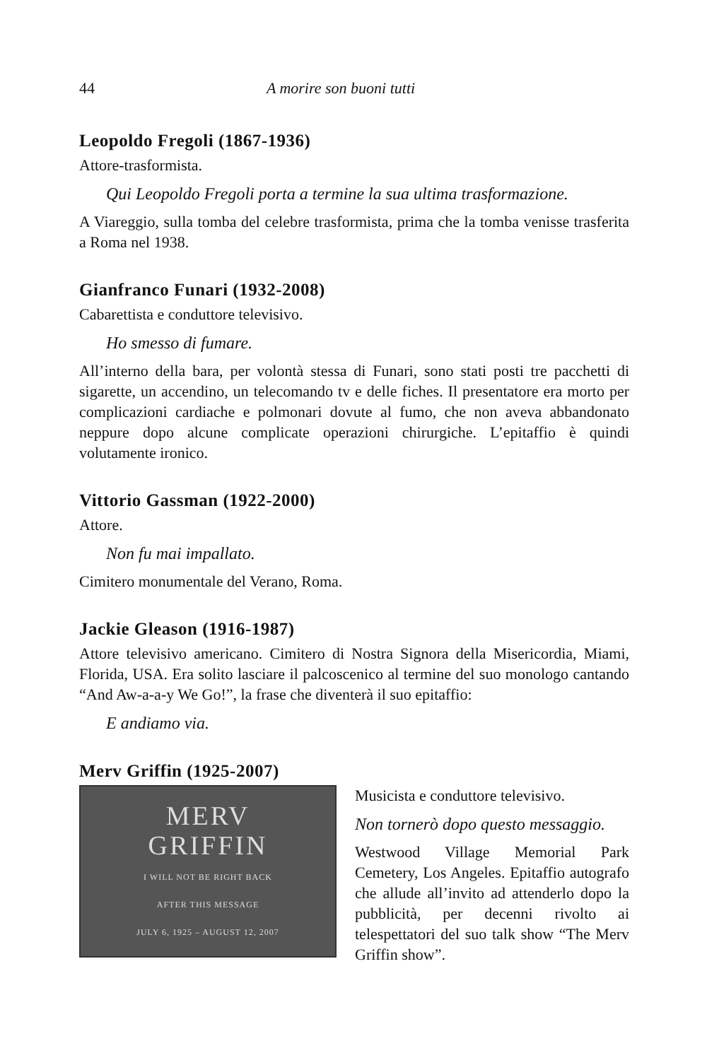44 A morire son buoni tutti
Leopoldo Fregoli (1867-1936)
Attore-trasformista.
Qui Leopoldo Fregoli porta a termine la sua ultima trasformazione.
A Viareggio, sulla tomba del celebre trasformista, prima che la tomba venisse trasferita a Roma nel 1938.
Gianfranco Funari (1932-2008)
Cabarettista e conduttore televisivo.
Ho smesso di fumare.
All’interno della bara, per volontà stessa di Funari, sono stati posti tre pacchetti di sigarette, un accendino, un telecomando tv e delle fiches. Il presentatore era morto per complicazioni cardiache e polmonari dovute al fumo, che non aveva abbandonato neppure dopo alcune complicate operazioni chirurgiche. L’epitaffio è quindi volutamente ironico.
Vittorio Gassman (1922-2000)
Attore.
Non fu mai impallato.
Cimitero monumentale del Verano, Roma.
Jackie Gleason (1916-1987)
Attore televisivo americano. Cimitero di Nostra Signora della Misericordia, Miami, Florida, USA. Era solito lasciare il palcoscenico al termine del suo monologo cantando “And Aw-a-a-y We Go!”, la frase che diventerà il suo epitaffio:
E andiamo via.
Merv Griffin (1925-2007)
MERV
GRIFFIN
I WILL NOT BE RIGHT BACK
AFTER THIS MESSAGE
JULY 6, 1925 – AUGUST 12, 2007
Musicista e conduttore televisivo.
Non tornerò dopo questo messaggio.
Westwood Village Memorial Park Cemetery, Los Angeles. Epitaffio autografo che allude all’invito ad attenderlo dopo la pubblicità, per decenni rivolto ai telespettatori del suo talk show “The Merv Griffin show”.